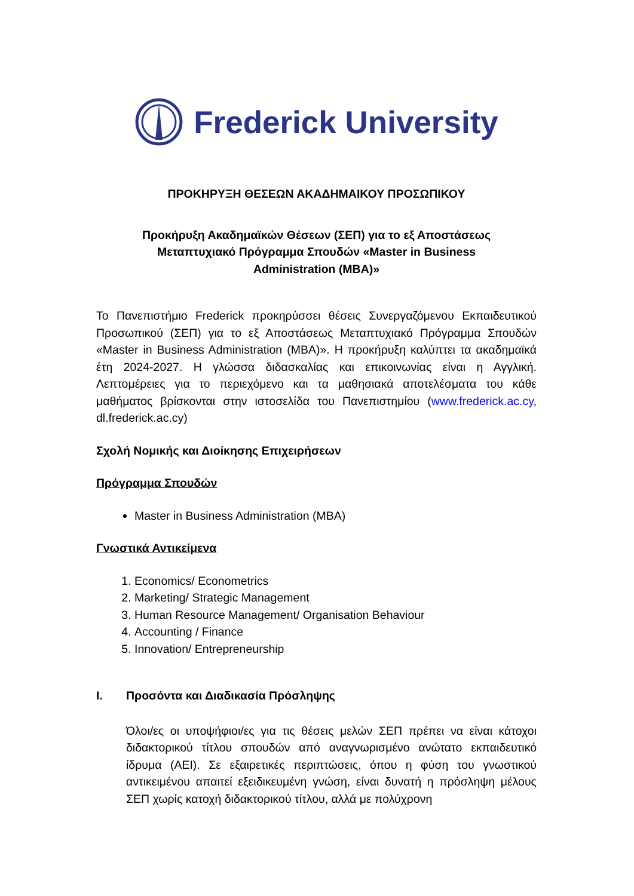Frederick University
ΠΡΟΚΗΡΥΞΗ ΘΕΣΕΩΝ ΑΚΑΔΗΜΑΙΚΟΥ ΠΡΟΣΩΠΙΚΟΥ
Προκήρυξη Ακαδημαϊκών Θέσεων (ΣΕΠ) για το εξ Αποστάσεως
Μεταπτυχιακό Πρόγραμμα Σπουδών «Master in Business
Administration (MBA)»
Το Πανεπιστήμιο Frederick προκηρύσσει θέσεις Συνεργαζόμενου Εκπαιδευτικού Προσωπικού (ΣΕΠ) για το εξ Αποστάσεως Μεταπτυχιακό Πρόγραμμα Σπουδών «Master in Business Administration (MBA)». Η προκήρυξη καλύπτει τα ακαδημαϊκά έτη 2024-2027. Η γλώσσα διδασκαλίας και επικοινωνίας είναι η Αγγλική. Λεπτομέρειες για το περιεχόμενο και τα μαθησιακά αποτελέσματα του κάθε μαθήματος βρίσκονται στην ιστοσελίδα του Πανεπιστημίου (www.frederick.ac.cy, dl.frederick.ac.cy)
Σχολή Νομικής και Διοίκησης Επιχειρήσεων
Πρόγραμμα Σπουδών
Master in Business Administration (MBA)
Γνωστικά Αντικείμενα
1. Economics/ Econometrics
2. Marketing/ Strategic Management
3. Human Resource Management/ Organisation Behaviour
4. Accounting / Finance
5. Innovation/ Entrepreneurship
I. Προσόντα και Διαδικασία Πρόσληψης
Όλοι/ες οι υποψήφιοι/ες για τις θέσεις μελών ΣΕΠ πρέπει να είναι κάτοχοι διδακτορικού τίτλου σπουδών από αναγνωρισμένο ανώτατο εκπαιδευτικό ίδρυμα (ΑΕΙ). Σε εξαιρετικές περιπτώσεις, όπου η φύση του γνωστικού αντικειμένου απαιτεί εξειδικευμένη γνώση, είναι δυνατή η πρόσληψη μέλους ΣΕΠ χωρίς κατοχή διδακτορικού τίτλου, αλλά με πολύχρονη